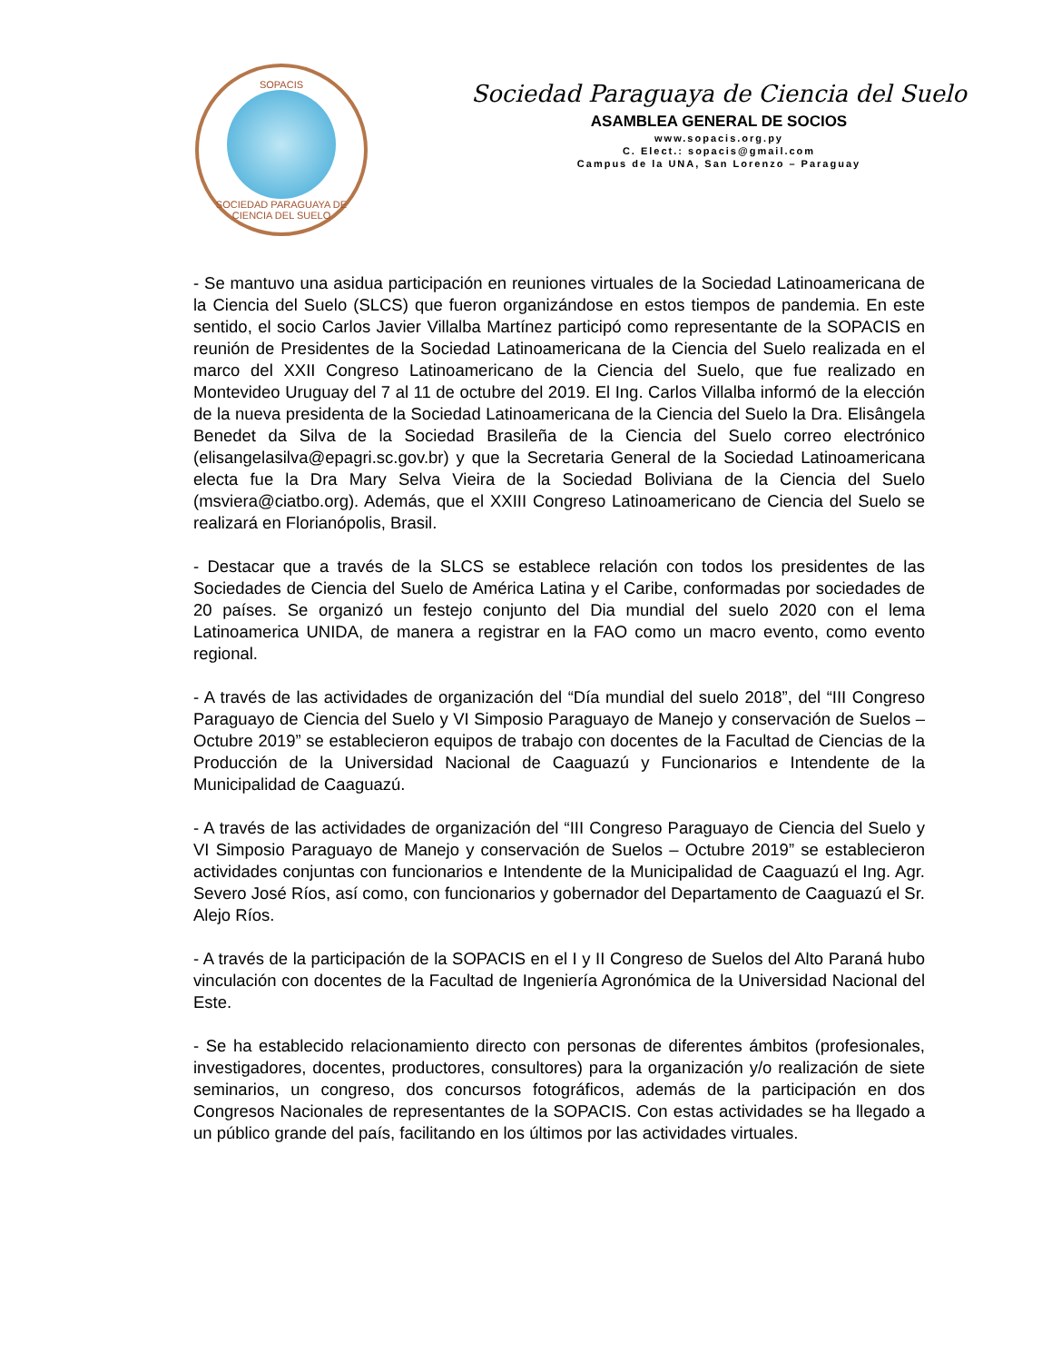SOPACIS
SOCIEDAD PARAGUAYA DE CIENCIA DEL SUELO
Sociedad Paraguaya de Ciencia del Suelo
ASAMBLEA GENERAL DE SOCIOS
www.sopacis.org.py
C. Elect.: sopacis@gmail.com
Campus de la UNA, San Lorenzo – Paraguay
- Se mantuvo una asidua participación en reuniones virtuales de la Sociedad Latinoamericana de la Ciencia del Suelo (SLCS) que fueron organizándose en estos tiempos de pandemia. En este sentido, el socio Carlos Javier Villalba Martínez participó como representante de la SOPACIS en reunión de Presidentes de la Sociedad Latinoamericana de la Ciencia del Suelo realizada en el marco del XXII Congreso Latinoamericano de la Ciencia del Suelo, que fue realizado en Montevideo Uruguay del 7 al 11 de octubre del 2019. El Ing. Carlos Villalba informó de la elección de la nueva presidenta de la Sociedad Latinoamericana de la Ciencia del Suelo la Dra. Elisângela Benedet da Silva de la Sociedad Brasileña de la Ciencia del Suelo correo electrónico (elisangelasilva@epagri.sc.gov.br) y que la Secretaria General de la Sociedad Latinoamericana electa fue la Dra Mary Selva Vieira de la Sociedad Boliviana de la Ciencia del Suelo (msviera@ciatbo.org). Además, que el XXIII Congreso Latinoamericano de Ciencia del Suelo se realizará en Florianópolis, Brasil.
- Destacar que a través de la SLCS se establece relación con todos los presidentes de las Sociedades de Ciencia del Suelo de América Latina y el Caribe, conformadas por sociedades de 20 países. Se organizó un festejo conjunto del Dia mundial del suelo 2020 con el lema Latinoamerica UNIDA, de manera a registrar en la FAO como un macro evento, como evento regional.
- A través de las actividades de organización del “Día mundial del suelo 2018”, del “III Congreso Paraguayo de Ciencia del Suelo y VI Simposio Paraguayo de Manejo y conservación de Suelos – Octubre 2019” se establecieron equipos de trabajo con docentes de la Facultad de Ciencias de la Producción de la Universidad Nacional de Caaguazú y Funcionarios e Intendente de la Municipalidad de Caaguazú.
- A través de las actividades de organización del “III Congreso Paraguayo de Ciencia del Suelo y VI Simposio Paraguayo de Manejo y conservación de Suelos – Octubre 2019” se establecieron actividades conjuntas con funcionarios e Intendente de la Municipalidad de Caaguazú el Ing. Agr. Severo José Ríos, así como, con funcionarios y gobernador del Departamento de Caaguazú el Sr. Alejo Ríos.
- A través de la participación de la SOPACIS en el I y II Congreso de Suelos del Alto Paraná hubo vinculación con docentes de la Facultad de Ingeniería Agronómica de la Universidad Nacional del Este.
- Se ha establecido relacionamiento directo con personas de diferentes ámbitos (profesionales, investigadores, docentes, productores, consultores) para la organización y/o realización de siete seminarios, un congreso, dos concursos fotográficos, además de la participación en dos Congresos Nacionales de representantes de la SOPACIS. Con estas actividades se ha llegado a un público grande del país, facilitando en los últimos por las actividades virtuales.